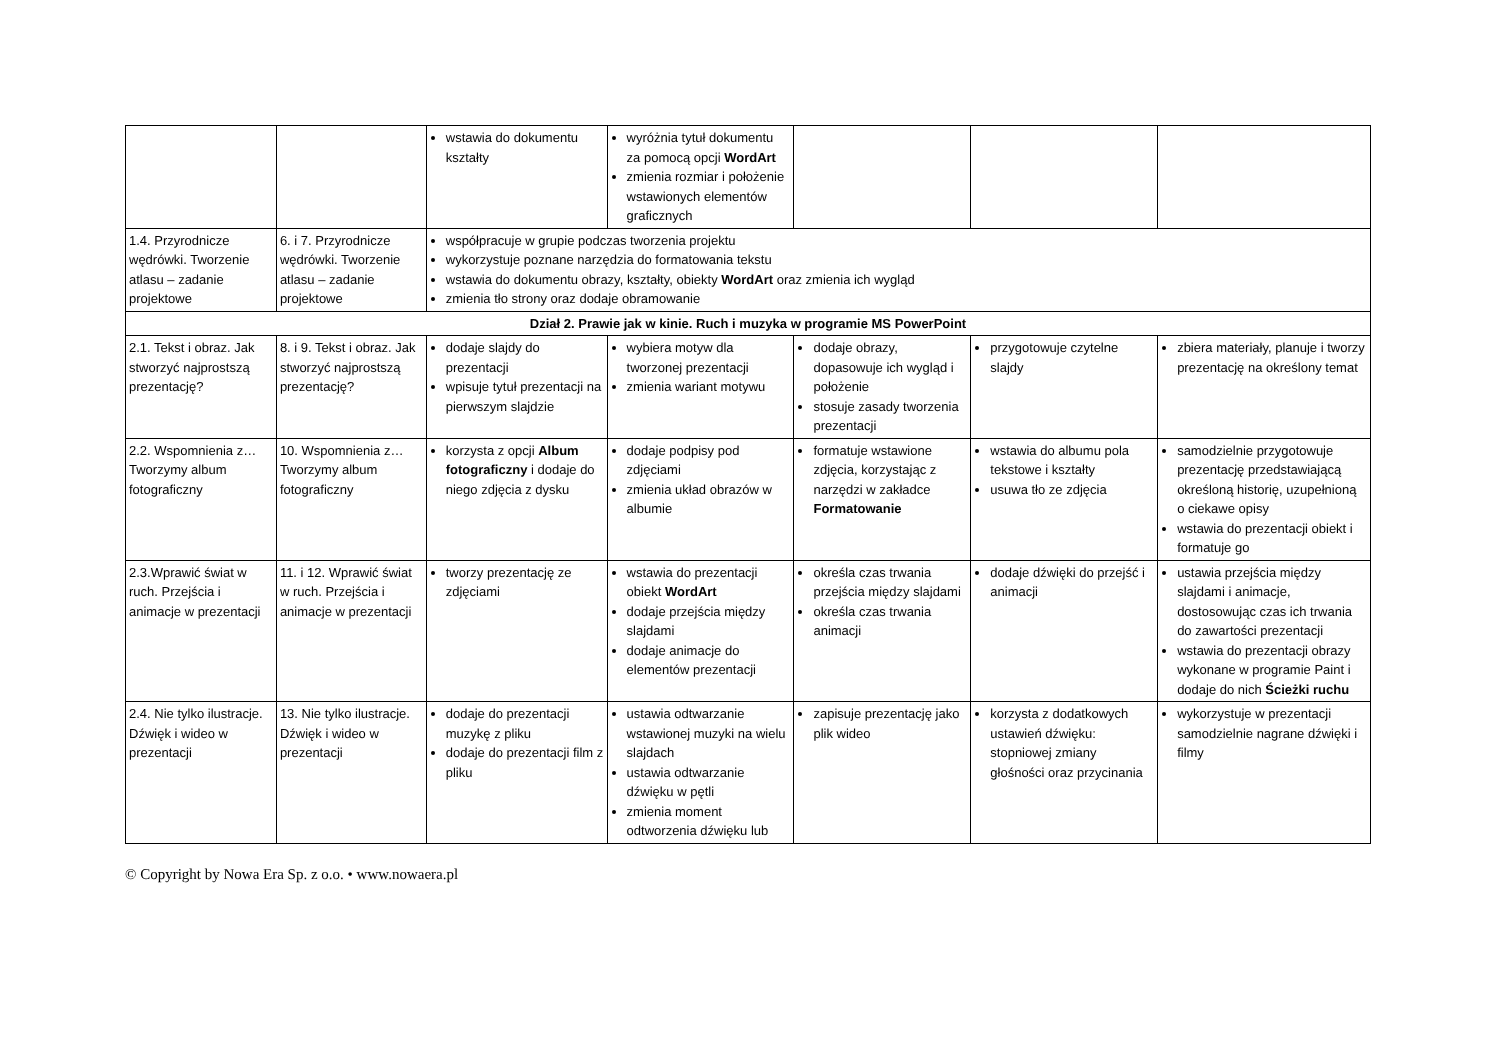| | | wstawia do dokumentu kształty | wyróżnia tytuł dokumentu za pomocą opcji WordArt zmienia rozmiar i położenie wstawionych elementów graficznych | | | |
| 1.4. Przyrodnicze wędrówki. Tworzenie atlasu – zadanie projektowe | 6. i 7. Przyrodnicze wędrówki. Tworzenie atlasu – zadanie projektowe | współpracuje w grupie podczas tworzenia projektu wykorzystuje poznane narzędzia do formatowania tekstu wstawia do dokumentu obrazy, kształty, obiekty WordArt oraz zmienia ich wygląd zmienia tło strony oraz dodaje obramowanie | | | | |
| Dział 2. Prawie jak w kinie. Ruch i muzyka w programie MS PowerPoint | | | | | | |
| 2.1. Tekst i obraz. Jak stworzyć najprostszą prezentację? | 8. i 9. Tekst i obraz. Jak stworzyć najprostszą prezentację? | dodaje slajdy do prezentacji wpisuje tytuł prezentacji na pierwszym slajdzie | wybiera motyw dla tworzonej prezentacji zmienia wariant motywu | dodaje obrazy, dopasowuje ich wygląd i położenie stosuje zasady tworzenia prezentacji | przygotowuje czytelne slajdy | zbiera materiały, planuje i tworzy prezentację na określony temat |
| 2.2. Wspomnienia z… Tworzymy album fotograficzny | 10. Wspomnienia z… Tworzymy album fotograficzny | korzysta z opcji Album fotograficzny i dodaje do niego zdjęcia z dysku | dodaje podpisy pod zdjęciami zmienia układ obrazów w albumie | formatuje wstawione zdjęcia, korzystając z narzędzi w zakładce Formatowanie | wstawia do albumu pola tekstowe i kształty usuwa tło ze zdjęcia | samodzielnie przygotowuje prezentację przedstawiającą określoną historię, uzupełnioną o ciekawe opisy wstawia do prezentacji obiekt i formatuje go |
| 2.3.Wprawić świat w ruch. Przejścia i animacje w prezentacji | 11. i 12. Wprawić świat w ruch. Przejścia i animacje w prezentacji | tworzy prezentację ze zdjęciami | wstawia do prezentacji obiekt WordArt dodaje przejścia między slajdami dodaje animacje do elementów prezentacji | określa czas trwania przejścia między slajdami określa czas trwania animacji | dodaje dźwięki do przejść i animacji | ustawia przejścia między slajdami i animacje, dostosowując czas ich trwania do zawartości prezentacji wstawia do prezentacji obrazy wykonane w programie Paint i dodaje do nich Ścieżki ruchu |
| 2.4. Nie tylko ilustracje. Dźwięk i wideo w prezentacji | 13. Nie tylko ilustracje. Dźwięk i wideo w prezentacji | dodaje do prezentacji muzykę z pliku dodaje do prezentacji film z pliku | ustawia odtwarzanie wstawionej muzyki na wielu slajdach ustawia odtwarzanie dźwięku w pętli zmienia moment odtworzenia dźwięku lub | zapisuje prezentację jako plik wideo | korzysta z dodatkowych ustawień dźwięku: stopniowej zmiany głośności oraz przycinania | wykorzystuje w prezentacji samodzielnie nagrane dźwięki i filmy |
© Copyright by Nowa Era Sp. z o.o. • www.nowaera.pl